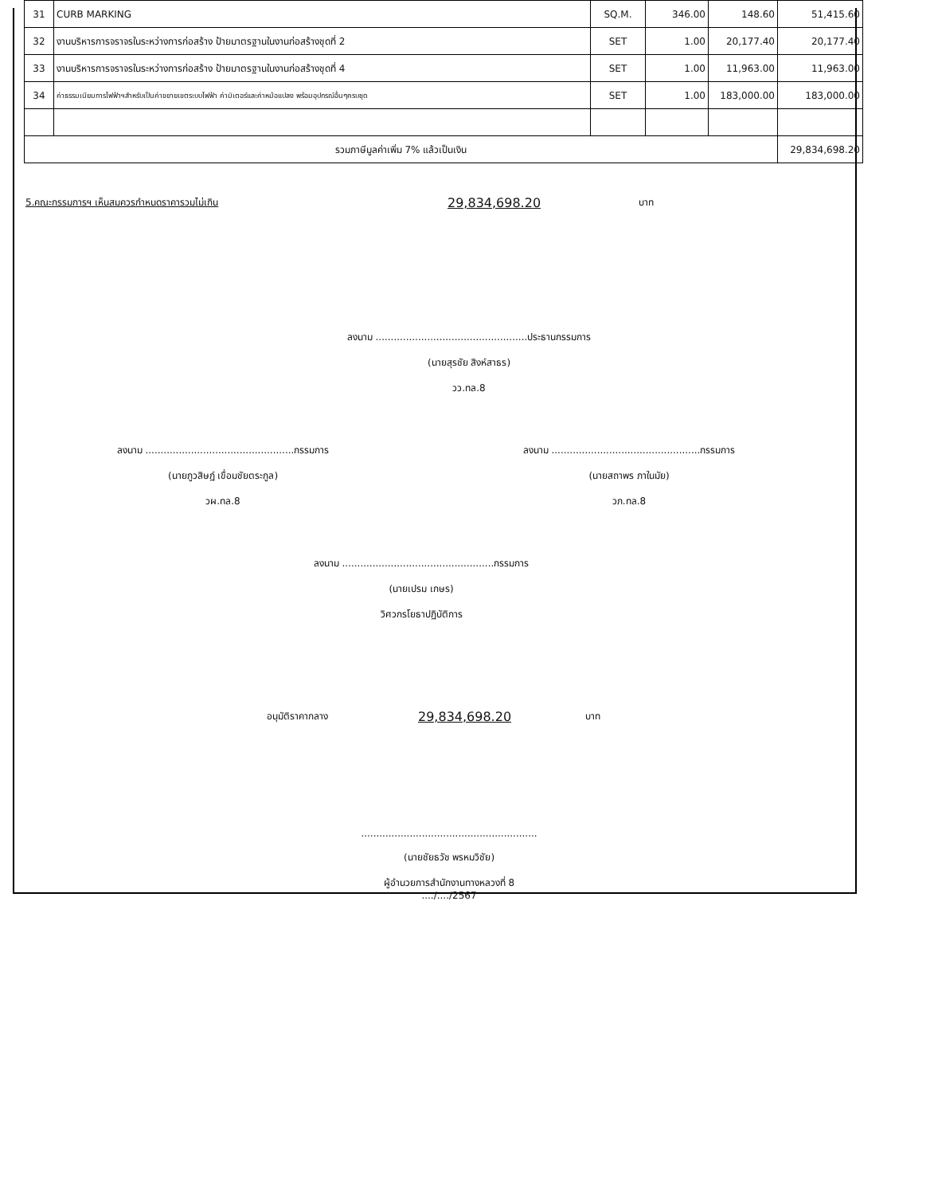| 31 | CURB MARKING | SQ.M. | 346.00 | 148.60 | 51,415.60 |
| 32 | งานบริหารการจราจรในระหว่างการก่อสร้าง ป้ายมาตรฐานในงานก่อสร้างชุดที่ 2 | SET | 1.00 | 20,177.40 | 20,177.40 |
| 33 | งานบริหารการจราจรในระหว่างการก่อสร้าง ป้ายมาตรฐานในงานก่อสร้างชุดที่ 4 | SET | 1.00 | 11,963.00 | 11,963.00 |
| 34 | ค่าธรรมเนียมการไฟฟ้าฯสำหรับเป็นค่าขยายเขตระบบไฟฟ้า ค่ามิเตอร์และค่าหม้อแปลง พร้อมอุปกรณ์อื่นๆครบชุด | SET | 1.00 | 183,000.00 | 183,000.00 |
| รวมภาษีมูลค่าเพิ่ม 7% แล้วเป็นเงิน | | | | | 29,834,698.20 |
5.คณะกรรมการฯ เห็นสมควรกำหนดราคารวมไม่เกิน 29,834,698.20 บาท
ลงนาม ..................................................ประธานกรรมการ
(นายสุรชัย สิงห์สาธร)
วว.ทล.8
ลงนาม .................................................กรรมการ
(นายภูวสิษฏ์ เขื่อมชัยตระกูล)
วผ.ทล.8
ลงนาม .................................................กรรมการ
(นายสถาพร ภาในมัย)
วภ.ทล.8
ลงนาม ..................................................กรรมการ
(นายเปรม เกษร)
วิศวกรโยธาปฏิบัติการ
อนุมัติราคากลาง 29,834,698.20 บาท
..........................................................
(นายชัยธวัช พรหมวิชัย)
ผู้อำนวยการสำนักงานทางหลวงที่ 8
..../..../2567